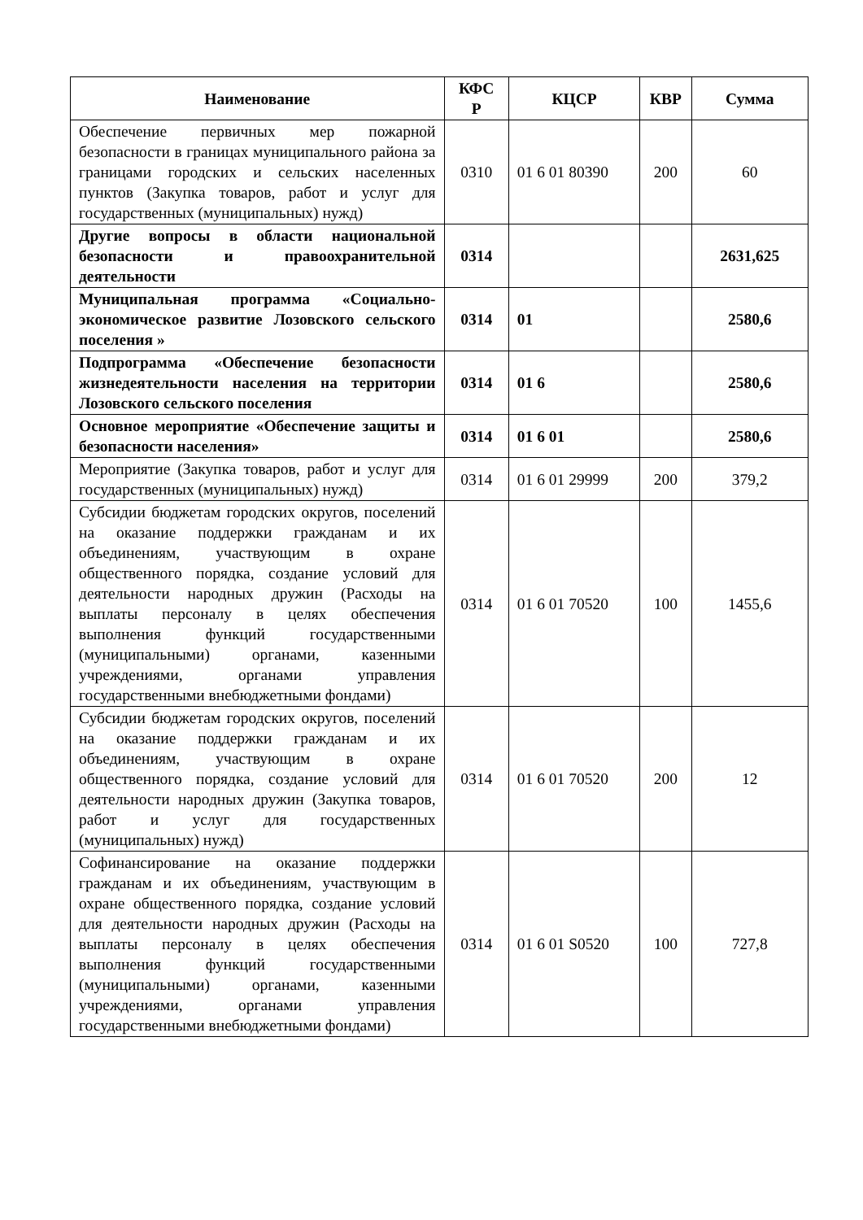| Наименование | КФС Р | КЦСР | КВР | Сумма |
| --- | --- | --- | --- | --- |
| Обеспечение первичных мер пожарной безопасности в границах муниципального района за границами городских и сельских населенных пунктов (Закупка товаров, работ и услуг для государственных (муниципальных) нужд) | 0310 | 01 6 01 80390 | 200 | 60 |
| Другие вопросы в области национальной безопасности и правоохранительной деятельности | 0314 | | | 2631,625 |
| Муниципальная программа «Социально-экономическое развитие Лозовского сельского поселения » | 0314 | 01 | | 2580,6 |
| Подпрограмма «Обеспечение безопасности жизнедеятельности населения на территории Лозовского сельского поселения | 0314 | 01 6 | | 2580,6 |
| Основное мероприятие «Обеспечение защиты и безопасности населения» | 0314 | 01 6 01 | | 2580,6 |
| Мероприятие (Закупка товаров, работ и услуг для государственных (муниципальных) нужд) | 0314 | 01 6 01 29999 | 200 | 379,2 |
| Субсидии бюджетам городских округов, поселений на оказание поддержки гражданам и их объединениям, участвующим в охране общественного порядка, создание условий для деятельности народных дружин (Расходы на выплаты персоналу в целях обеспечения выполнения функций государственными (муниципальными) органами, казенными учреждениями, органами управления государственными внебюджетными фондами) | 0314 | 01 6 01 70520 | 100 | 1455,6 |
| Субсидии бюджетам городских округов, поселений на оказание поддержки гражданам и их объединениям, участвующим в охране общественного порядка, создание условий для деятельности народных дружин (Закупка товаров, работ и услуг для государственных (муниципальных) нужд) | 0314 | 01 6 01 70520 | 200 | 12 |
| Софинансирование на оказание поддержки гражданам и их объединениям, участвующим в охране общественного порядка, создание условий для деятельности народных дружин (Расходы на выплаты персоналу в целях обеспечения выполнения функций государственными (муниципальными) органами, казенными учреждениями, органами управления государственными внебюджетными фондами) | 0314 | 01 6 01 S0520 | 100 | 727,8 |